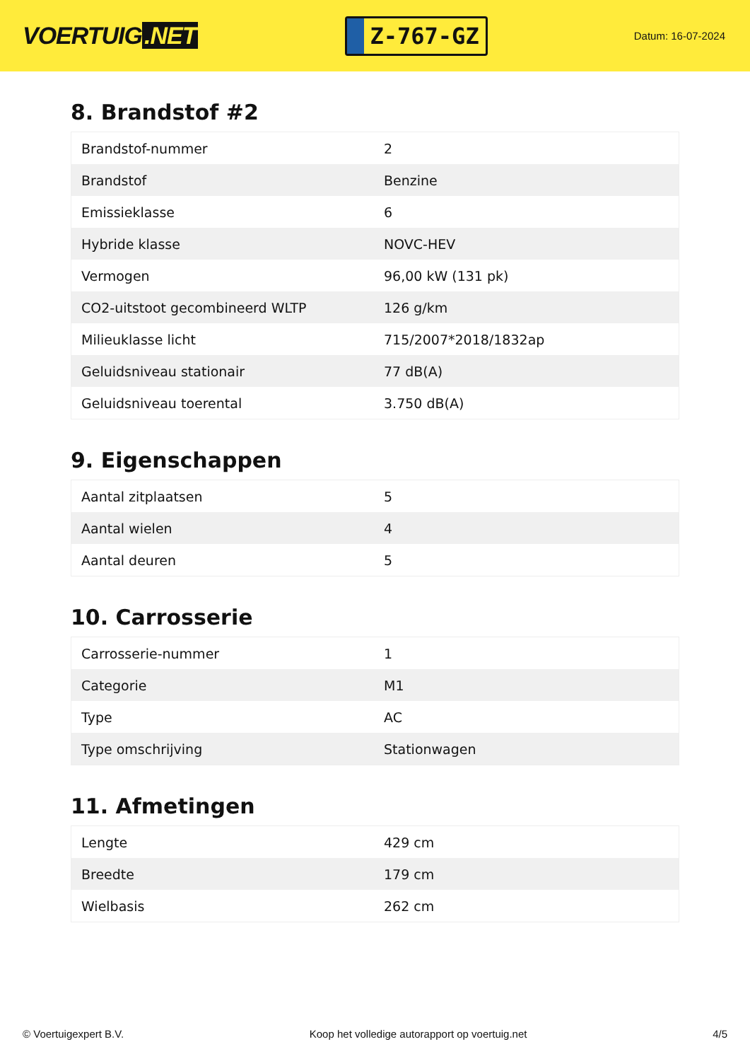VOERTUIG.NET
Z-767-GZ
Datum: 16-07-2024
8. Brandstof #2
| Brandstof-nummer | 2 |
| Brandstof | Benzine |
| Emissieklasse | 6 |
| Hybride klasse | NOVC-HEV |
| Vermogen | 96,00 kW (131 pk) |
| CO2-uitstoot gecombineerd WLTP | 126 g/km |
| Milieuklasse licht | 715/2007*2018/1832ap |
| Geluidsniveau stationair | 77 dB(A) |
| Geluidsniveau toerental | 3.750 dB(A) |
9. Eigenschappen
| Aantal zitplaatsen | 5 |
| Aantal wielen | 4 |
| Aantal deuren | 5 |
10. Carrosserie
| Carrosserie-nummer | 1 |
| Categorie | M1 |
| Type | AC |
| Type omschrijving | Stationwagen |
11. Afmetingen
| Lengte | 429 cm |
| Breedte | 179 cm |
| Wielbasis | 262 cm |
© Voertuigexpert B.V. Koop het volledige autorapport op voertuig.net 4/5